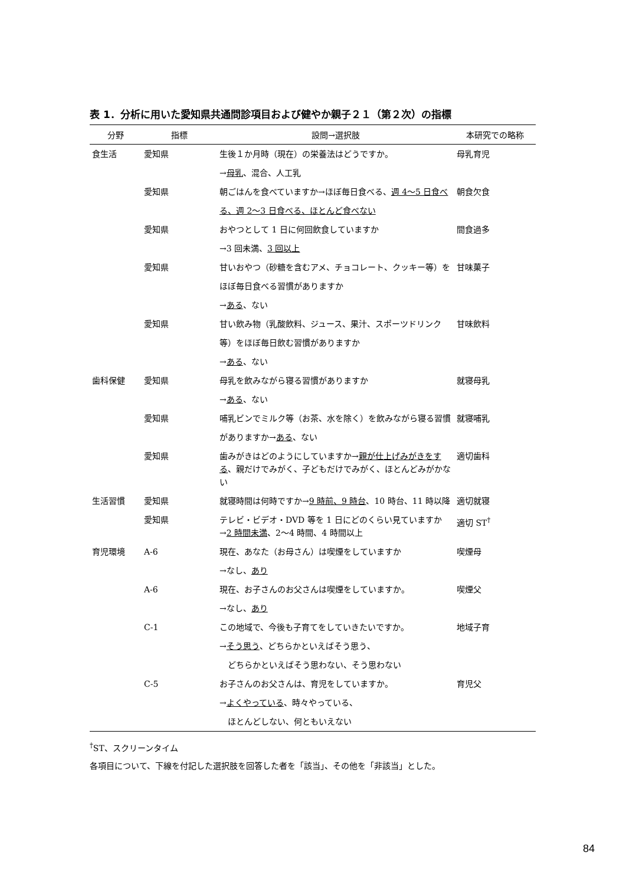表 1．分析に用いた愛知県共通問診項目および健やか親子２１（第２次）の指標
| 分野 | 指標 | 設問→選択肢 | 本研究での略称 |
| --- | --- | --- | --- |
| 食生活 | 愛知県 | 生後１か月時（現在）の栄養法はどうですか。 → 母乳 、混合、人工乳 | 母乳育児 |
| | 愛知県 | 朝ごはんを食べていますか→ほぼ毎日食べる、 週 4〜5 日食べる、週 2〜3 日食べる、ほとんど食べない | 朝食欠食 |
| | 愛知県 | おやつとして 1 日に何回飲食していますか →3 回未満、 3 回以上 | 間食過多 |
| | 愛知県 | 甘いおやつ（砂糖を含むアメ、チョコレート、クッキー等）をほぼ毎日食べる習慣がありますか → ある 、ない | 甘味菓子 |
| | 愛知県 | 甘い飲み物（乳酸飲料、ジュース、果汁、スポーツドリンク等）をほぼ毎日飲む習慣がありますか → ある 、ない | 甘味飲料 |
| 歯科保健 | 愛知県 | 母乳を飲みながら寝る習慣がありますか → ある 、ない | 就寝母乳 |
| | 愛知県 | 哺乳ビンでミルク等（お茶、水を除く）を飲みながら寝る習慣がありますか→ ある 、ない | 就寝哺乳 |
| | 愛知県 | 歯みがきはどのようにしていますか→ 親が仕上げみがきをする 、親だけでみがく、子どもだけでみがく、ほとんどみがかない | 適切歯科 |
| 生活習慣 | 愛知県 | 就寝時間は何時ですか→ 9 時前、9 時台 、10 時台、11 時以降 | 適切就寝 |
| | 愛知県 | テレビ・ビデオ・DVD 等を 1 日にどのくらい見ていますか→ 2 時間未満 、2〜4 時間、4 時間以上 | 適切 ST<sup>†</sup> |
| 育児環境 | A-6 | 現在、あなた（お母さん）は喫煙をしていますか →なし、 あり | 喫煙母 |
| | A-6 | 現在、お子さんのお父さんは喫煙をしていますか。 →なし、 あり | 喫煙父 |
| | C-1 | この地域で、今後も子育てをしていきたいですか。 → そう思う 、どちらかといえばそう思う、 どちらかといえばそう思わない、そう思わない | 地域子育 |
| | C-5 | お子さんのお父さんは、育児をしていますか。 → よくやっている 、時々やっている、 ほとんどしない、何ともいえない | 育児父 |
<sup>†</sup> ST、スクリーンタイム
各項目について、下線を付記した選択肢を回答した者を「該当」、その他を「非該当」とした。
84